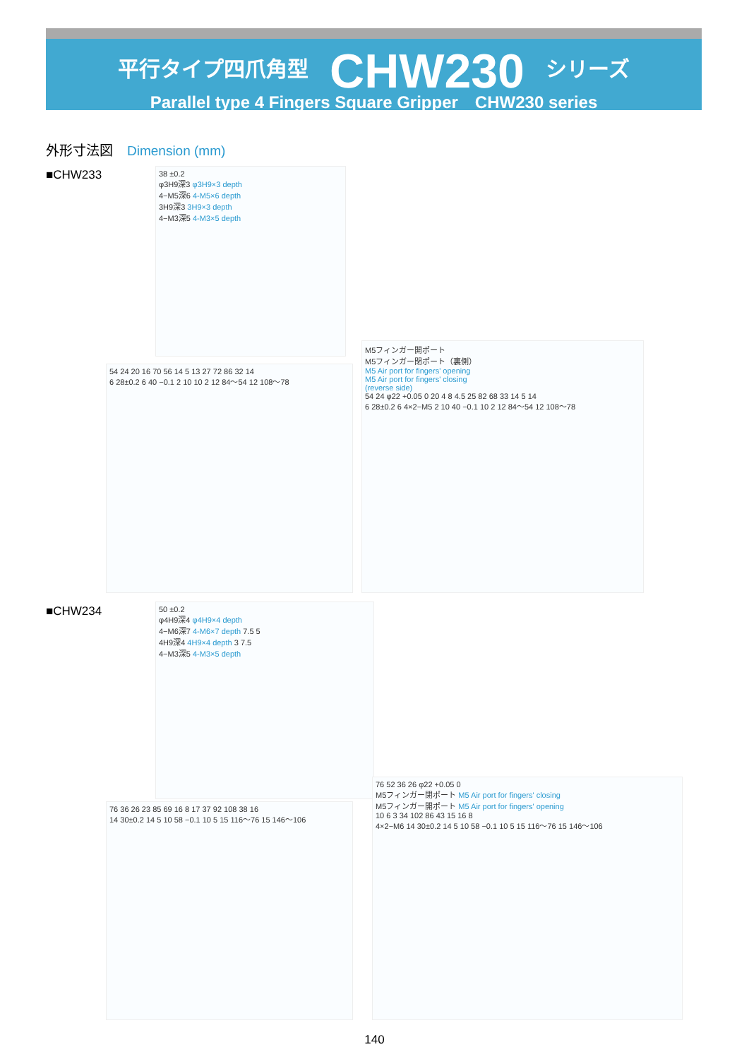平行タイプ四爪角型 CHW230 シリーズ
Parallel type 4 Fingers Square Gripper　CHW230 series
外形寸法図 Dimension (mm)
■CHW233
38 ±0.2
φ3H9深3 φ3H9×3 depth
4−M5深6 4-M5×6 depth
3H9深3 3H9×3 depth
4−M3深5 4-M3×5 depth
54 24 20 16 70 56 14 5 13 27 72 86 32 14
6 28±0.2 6 40 −0.1 2 10 10 2 12 84〜54 12 108〜78
M5フィンガー開ポート
M5フィンガー閉ポート（裏側）
M5 Air port for fingers' opening
M5 Air port for fingers' closing
(reverse side)
54 24 φ22 +0.05 0 20 4 8 4.5 25 82 68 33 14 5 14
6 28±0.2 6 4×2−M5 2 10 40 −0.1 10 2 12 84〜54 12 108〜78
■CHW234
50 ±0.2
φ4H9深4 φ4H9×4 depth
4−M6深7 4-M6×7 depth 7.5 5
4H9深4 4H9×4 depth 3 7.5
4−M3深5 4-M3×5 depth
76 36 26 23 85 69 16 8 17 37 92 108 38 16
14 30±0.2 14 5 10 58 −0.1 10 5 15 116〜76 15 146〜106
76 52 36 26 φ22 +0.05 0
M5フィンガー閉ポート M5 Air port for fingers' closing
M5フィンガー開ポート M5 Air port for fingers' opening
10 6 3 34 102 86 43 15 16 8
4×2−M6 14 30±0.2 14 5 10 58 −0.1 10 5 15 116〜76 15 146〜106
140